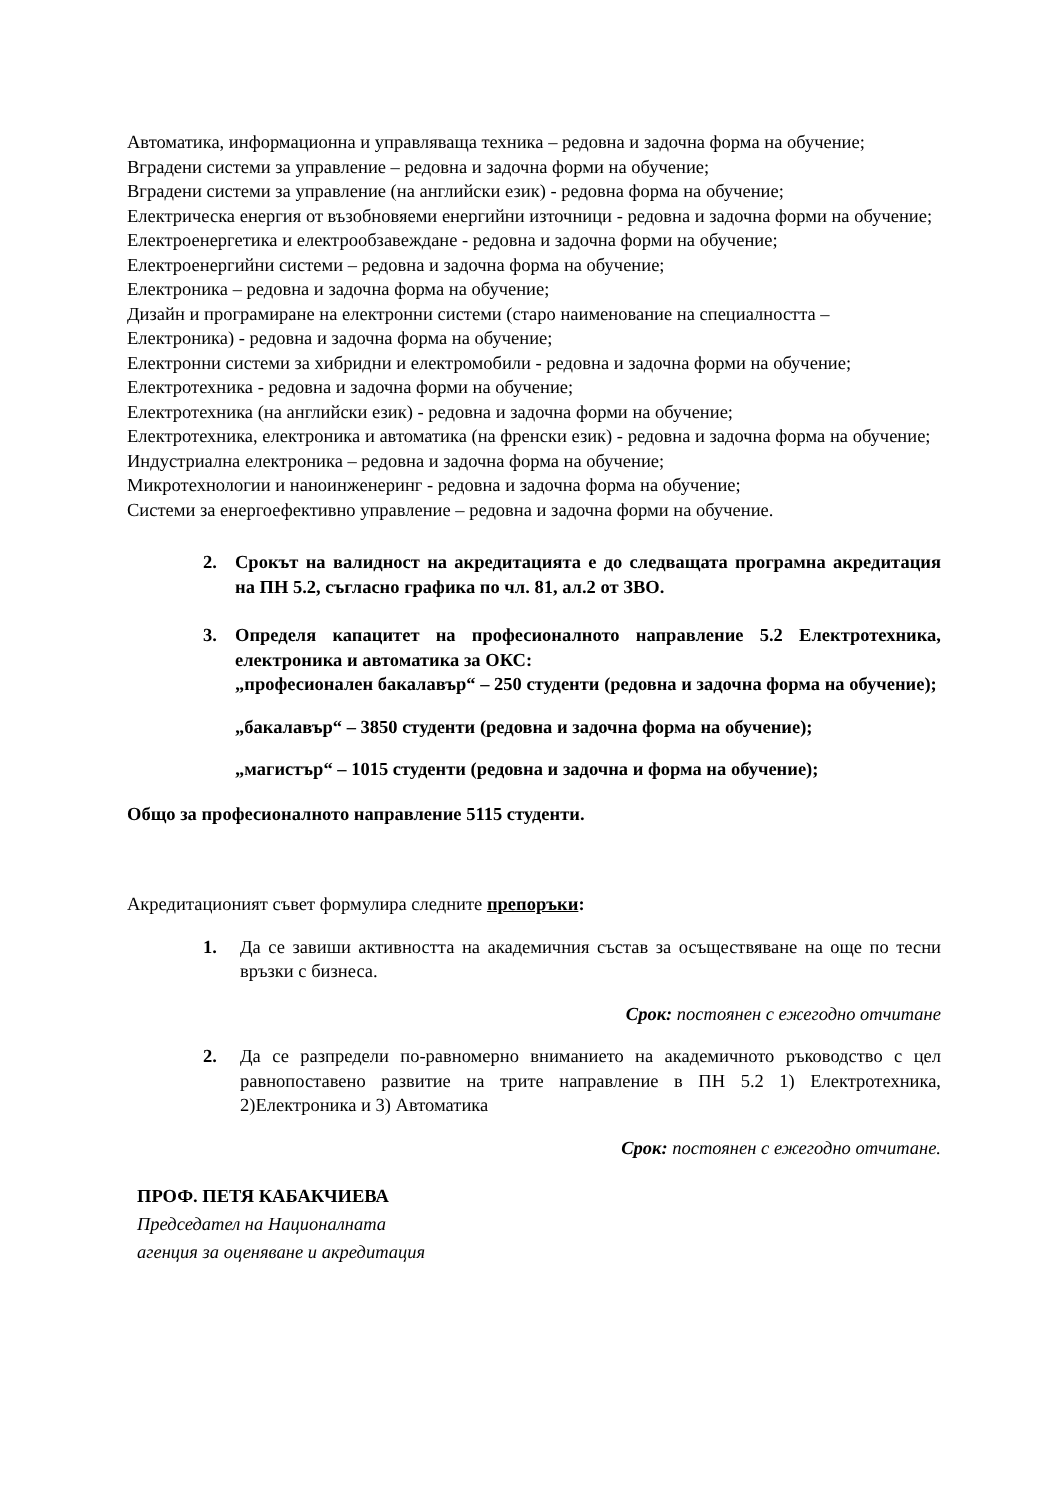Автоматика, информационна и управляваща техника – редовна и задочна форма на обучение;
Вградени системи за управление – редовна и задочна форми на обучение;
Вградени системи за управление (на английски език) - редовна форма на обучение;
Електрическа енергия от възобновяеми енергийни източници - редовна и задочна форми на обучение;
Електроенергетика и електрообзавеждане - редовна и задочна форми на обучение;
Електроенергийни системи – редовна и задочна форма на обучение;
Електроника – редовна и задочна форма на обучение;
Дизайн и програмиране на електронни системи (старо наименование на специалността – Електроника) - редовна и задочна форма на обучение;
Електронни системи за хибридни и електромобили - редовна и задочна форми на обучение;
Електротехника - редовна и задочна форми на обучение;
Електротехника (на английски език) - редовна и задочна форми на обучение;
Електротехника, електроника и автоматика (на френски език) - редовна и задочна форма на обучение;
Индустриална електроника – редовна и задочна форма на обучение;
Микротехнологии и наноинженеринг - редовна и задочна форма на обучение;
Системи за енергоефективно управление – редовна и задочна форми на обучение.
2. Срокът на валидност на акредитацията е до следващата програмна акредитация на ПН 5.2, съгласно графика по чл. 81, ал.2 от ЗВО.
3. Определя капацитет на професионалното направление 5.2 Електротехника, електроника и автоматика за ОКС:
„професионален бакалавър“ – 250 студенти (редовна и задочна форма на обучение);
„бакалавър“ – 3850 студенти (редовна и задочна форма на обучение);
„магистър“ – 1015 студенти (редовна и задочна и форма на обучение);
Общо за професионалното направление 5115 студенти.
Акредитационият съвет формулира следните препоръки:
1. Да се завиши активността на академичния състав за осъществяване на още по тесни връзки с бизнеса.
Срок: постоянен с ежегодно отчитане
2. Да се разпредели по-равномерно вниманието на академичното ръководство с цел равнопоставено развитие на трите направление в ПН 5.2 1) Електротехника, 2)Електроника и 3) Автоматика
Срок: постоянен с ежегодно отчитане.
ПРОФ. ПЕТЯ КАБАКЧИЕВА
Председател на Националната
агенция за оценяване и акредитация